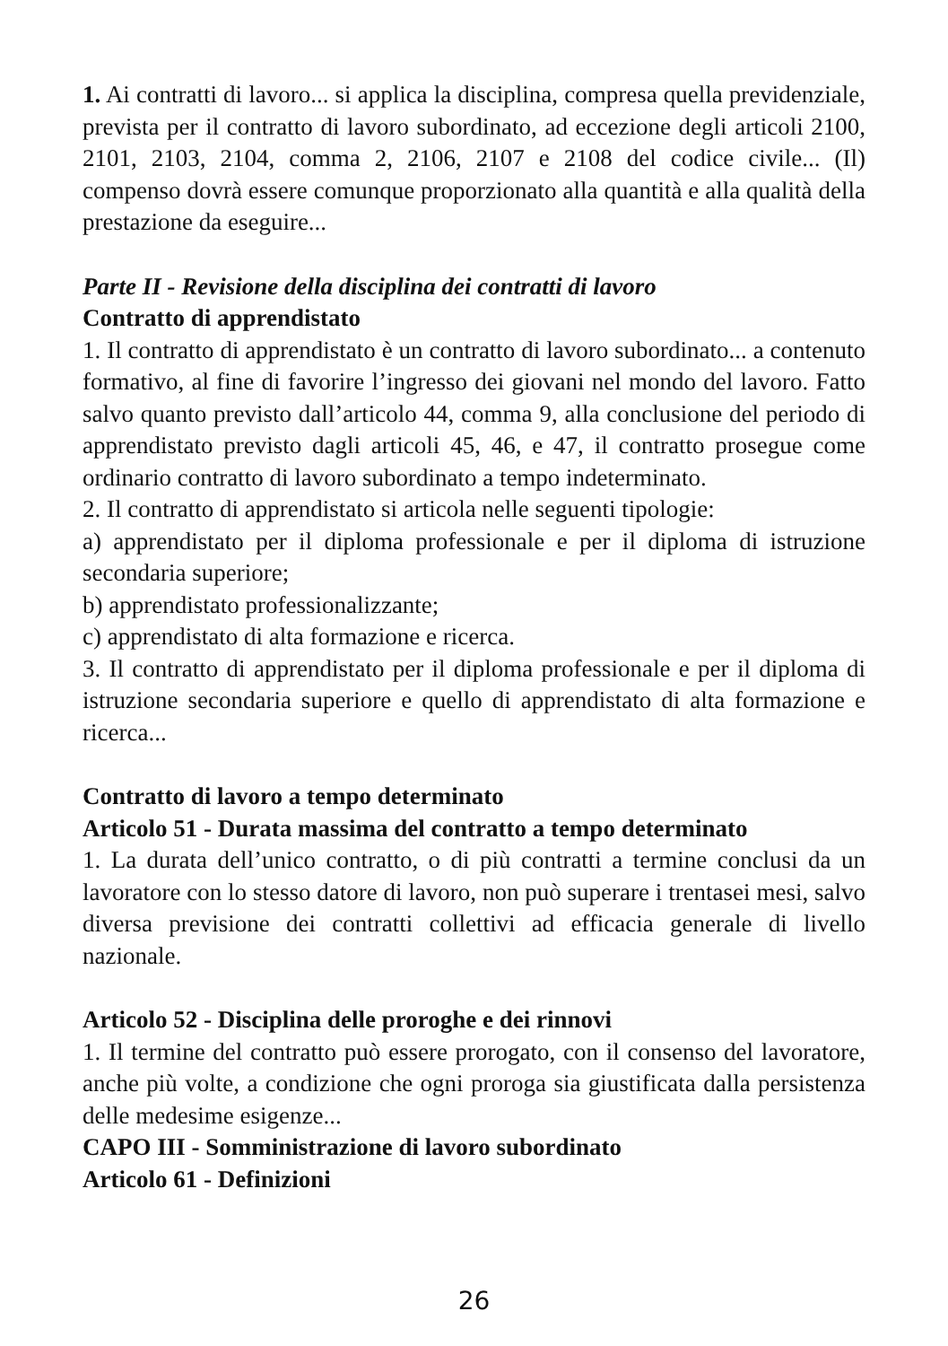1. Ai contratti di lavoro... si applica la disciplina, compresa quella previdenziale, prevista per il contratto di lavoro subordinato, ad eccezione degli articoli 2100, 2101, 2103, 2104, comma 2, 2106, 2107 e 2108 del codice civile... (Il) compenso dovrà essere comunque proporzionato alla quantità e alla qualità della prestazione da eseguire...
Parte II - Revisione della disciplina dei contratti di lavoro
Contratto di apprendistato
1. Il contratto di apprendistato è un contratto di lavoro subordinato... a contenuto formativo, al fine di favorire l’ingresso dei giovani nel mondo del lavoro. Fatto salvo quanto previsto dall’articolo 44, comma 9, alla conclusione del periodo di apprendistato previsto dagli articoli 45, 46, e 47, il contratto prosegue come ordinario contratto di lavoro subordinato a tempo indeterminato.
2. Il contratto di apprendistato si articola nelle seguenti tipologie:
a) apprendistato per il diploma professionale e per il diploma di istruzione secondaria superiore;
b) apprendistato professionalizzante;
c) apprendistato di alta formazione e ricerca.
3. Il contratto di apprendistato per il diploma professionale e per il diploma di istruzione secondaria superiore e quello di apprendistato di alta formazione e ricerca...
Contratto di lavoro a tempo determinato
Articolo 51 - Durata massima del contratto a tempo determinato
1. La durata dell’unico contratto, o di più contratti a termine conclusi da un lavoratore con lo stesso datore di lavoro, non può superare i trentasei mesi, salvo diversa previsione dei contratti collettivi ad efficacia generale di livello nazionale.
Articolo 52 - Disciplina delle proroghe e dei rinnovi
1. Il termine del contratto può essere prorogato, con il consenso del lavoratore, anche più volte, a condizione che ogni proroga sia giustificata dalla persistenza delle medesime esigenze...
CAPO III - Somministrazione di lavoro subordinato
Articolo 61 - Definizioni
26